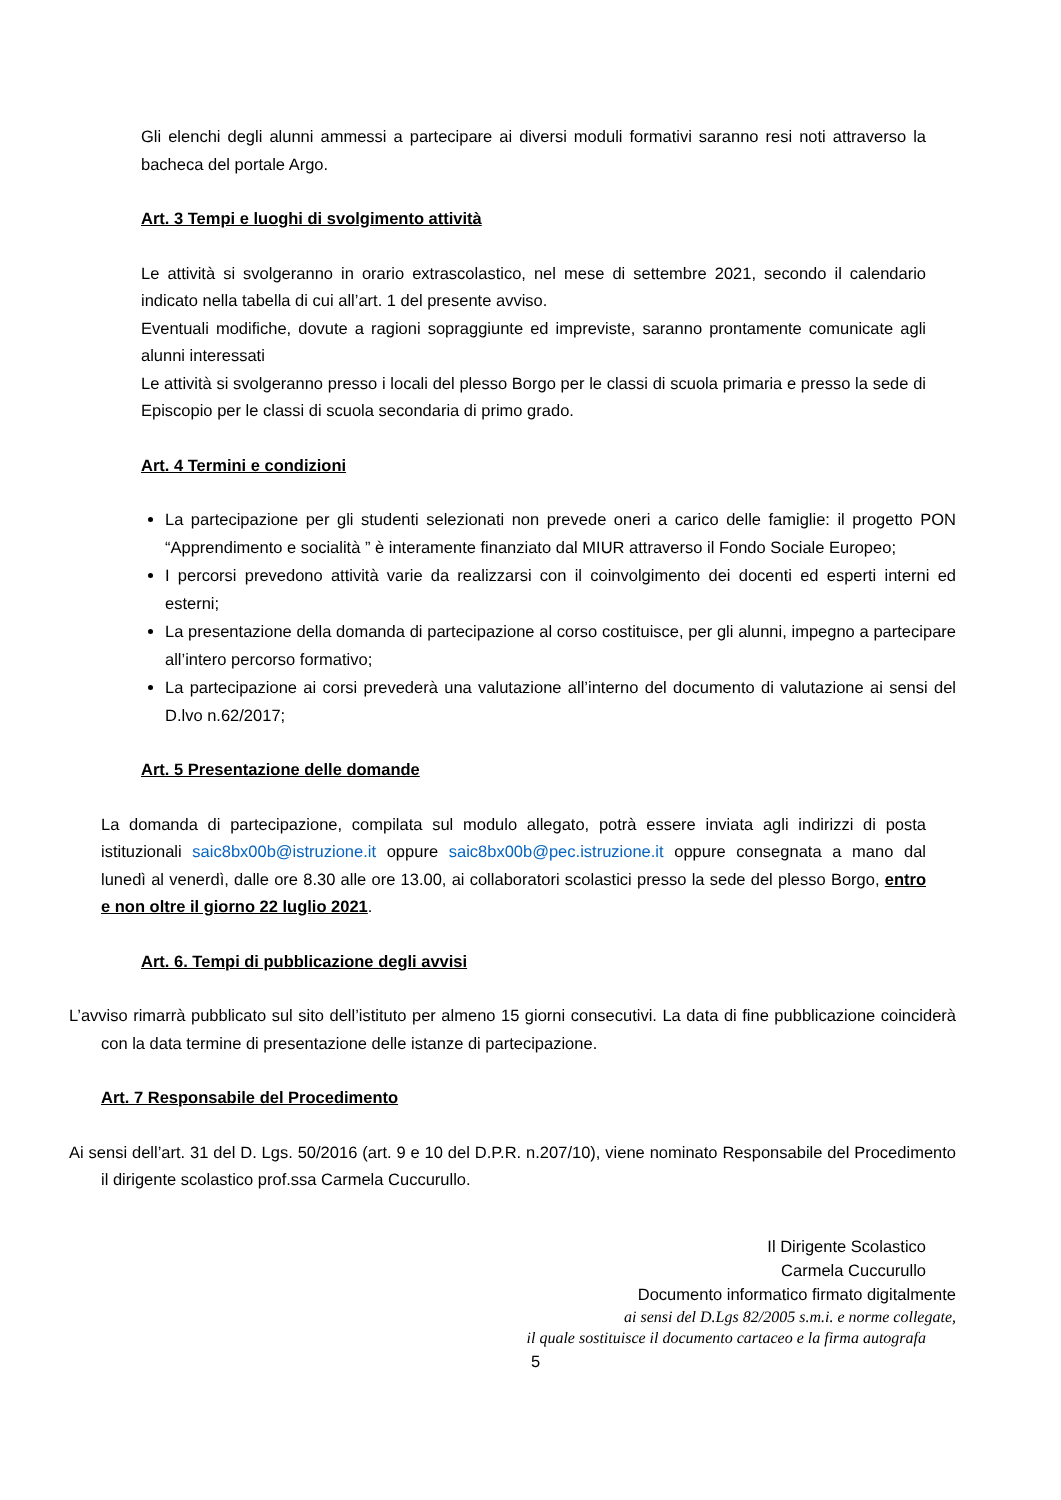Gli elenchi degli alunni ammessi a partecipare ai diversi moduli formativi saranno resi noti attraverso la bacheca del portale Argo.
Art. 3 Tempi e luoghi di svolgimento attività
Le attività si svolgeranno in orario extrascolastico, nel mese di settembre 2021, secondo il calendario indicato nella tabella di cui all’art. 1 del presente avviso.
Eventuali modifiche, dovute a ragioni sopraggiunte ed impreviste, saranno prontamente comunicate agli alunni interessati
Le attività si svolgeranno presso i locali del plesso Borgo per le classi di scuola primaria e presso la sede di Episcopio per le classi di scuola secondaria di primo grado.
Art. 4 Termini e condizioni
La partecipazione per gli studenti selezionati non prevede oneri a carico delle famiglie: il progetto PON “Apprendimento e socialità ” è interamente finanziato dal MIUR attraverso il Fondo Sociale Europeo;
I percorsi prevedono attività varie da realizzarsi con il coinvolgimento dei docenti ed esperti interni ed esterni;
La presentazione della domanda di partecipazione al corso costituisce, per gli alunni, impegno a partecipare all’intero percorso formativo;
La partecipazione ai corsi prevederà una valutazione all’interno del documento di valutazione ai sensi del D.lvo n.62/2017;
Art. 5 Presentazione delle domande
La domanda di partecipazione, compilata sul modulo allegato, potrà essere inviata agli indirizzi di posta istituzionali saic8bx00b@istruzione.it oppure saic8bx00b@pec.istruzione.it oppure consegnata a mano dal lunedì al venerdì, dalle ore 8.30 alle ore 13.00, ai collaboratori scolastici presso la sede del plesso Borgo, entro e non oltre il giorno 22 luglio 2021.
Art. 6. Tempi di pubblicazione degli avvisi
L’avviso rimarrà pubblicato sul sito dell’istituto per almeno 15 giorni consecutivi. La data di fine pubblicazione coinciderà con la data termine di presentazione delle istanze di partecipazione.
Art. 7 Responsabile del Procedimento
Ai sensi dell’art. 31 del D. Lgs. 50/2016 (art. 9 e 10 del D.P.R. n.207/10), viene nominato Responsabile del Procedimento il dirigente scolastico prof.ssa Carmela Cuccurullo.
Il Dirigente Scolastico
Carmela Cuccurullo
Documento informatico firmato digitalmente
ai sensi del D.Lgs 82/2005 s.m.i. e norme collegate,
il quale sostituisce il documento cartaceo e la firma autografa
5